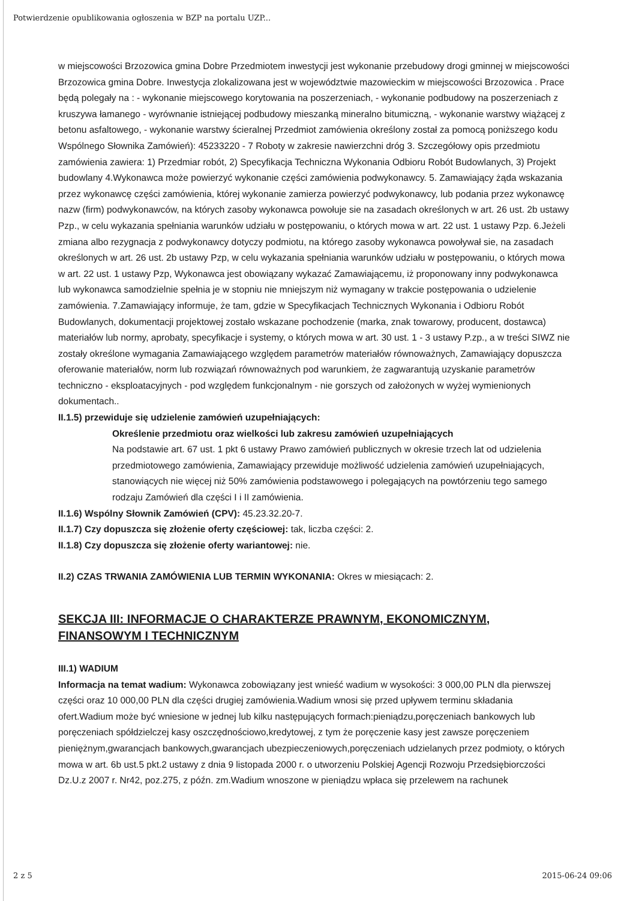Potwierdzenie opublikowania ogłoszenia w BZP na portalu UZP...
w miejscowości Brzozowica gmina Dobre Przedmiotem inwestycji jest wykonanie przebudowy drogi gminnej w miejscowości Brzozowica gmina Dobre. Inwestycja zlokalizowana jest w województwie mazowieckim w miejscowości Brzozowica . Prace będą polegały na : - wykonanie miejscowego korytowania na poszerzeniach, - wykonanie podbudowy na poszerzeniach z kruszywa łamanego - wyrównanie istniejącej podbudowy mieszanką mineralno bitumiczną, - wykonanie warstwy wiążącej z betonu asfaltowego, - wykonanie warstwy ścieralnej Przedmiot zamówienia określony został za pomocą poniższego kodu Wspólnego Słownika Zamówień): 45233220 - 7 Roboty w zakresie nawierzchni dróg 3. Szczegółowy opis przedmiotu zamówienia zawiera: 1) Przedmiar robót, 2) Specyfikacja Techniczna Wykonania Odbioru Robót Budowlanych, 3) Projekt budowlany 4.Wykonawca może powierzyć wykonanie części zamówienia podwykonawcy. 5. Zamawiający żąda wskazania przez wykonawcę części zamówienia, której wykonanie zamierza powierzyć podwykonawcy, lub podania przez wykonawcę nazw (firm) podwykonawców, na których zasoby wykonawca powołuje sie na zasadach określonych w art. 26 ust. 2b ustawy Pzp., w celu wykazania spełniania warunków udziału w postępowaniu, o których mowa w art. 22 ust. 1 ustawy Pzp. 6.Jeżeli zmiana albo rezygnacja z podwykonawcy dotyczy podmiotu, na którego zasoby wykonawca powoływał sie, na zasadach określonych w art. 26 ust. 2b ustawy Pzp, w celu wykazania spełniania warunków udziału w postępowaniu, o których mowa w art. 22 ust. 1 ustawy Pzp, Wykonawca jest obowiązany wykazać Zamawiającemu, iż proponowany inny podwykonawca lub wykonawca samodzielnie spełnia je w stopniu nie mniejszym niż wymagany w trakcie postępowania o udzielenie zamówienia. 7.Zamawiający informuje, że tam, gdzie w Specyfikacjach Technicznych Wykonania i Odbioru Robót Budowlanych, dokumentacji projektowej zostało wskazane pochodzenie (marka, znak towarowy, producent, dostawca) materiałów lub normy, aprobaty, specyfikacje i systemy, o których mowa w art. 30 ust. 1 - 3 ustawy P.zp., a w treści SIWZ nie zostały określone wymagania Zamawiającego względem parametrów materiałów równoważnych, Zamawiający dopuszcza oferowanie materiałów, norm lub rozwiązań równoważnych pod warunkiem, że zagwarantują uzyskanie parametrów techniczno - eksploatacyjnych - pod względem funkcjonalnym - nie gorszych od założonych w wyżej wymienionych dokumentach..
II.1.5) przewiduje się udzielenie zamówień uzupełniających:
Określenie przedmiotu oraz wielkości lub zakresu zamówień uzupełniających
Na podstawie art. 67 ust. 1 pkt 6 ustawy Prawo zamówień publicznych w okresie trzech lat od udzielenia przedmiotowego zamówienia, Zamawiający przewiduje możliwość udzielenia zamówień uzupełniających, stanowiących nie więcej niż 50% zamówienia podstawowego i polegających na powtórzeniu tego samego rodzaju Zamówień dla części I i II zamówienia.
II.1.6) Wspólny Słownik Zamówień (CPV): 45.23.32.20-7.
II.1.7) Czy dopuszcza się złożenie oferty częściowej: tak, liczba części: 2.
II.1.8) Czy dopuszcza się złożenie oferty wariantowej: nie.
II.2) CZAS TRWANIA ZAMÓWIENIA LUB TERMIN WYKONANIA: Okres w miesiącach: 2.
SEKCJA III: INFORMACJE O CHARAKTERZE PRAWNYM, EKONOMICZNYM, FINANSOWYM I TECHNICZNYM
III.1) WADIUM
Informacja na temat wadium: Wykonawca zobowiązany jest wnieść wadium w wysokości: 3 000,00 PLN dla pierwszej części oraz 10 000,00 PLN dla części drugiej zamówienia.Wadium wnosi się przed upływem terminu składania ofert.Wadium może być wniesione w jednej lub kilku następujących formach:pieniądzu,poręczeniach bankowych lub poręczeniach spółdzielczej kasy oszczędnościowo,kredytowej, z tym że poręczenie kasy jest zawsze poręczeniem pieniężnym,gwarancjach bankowych,gwarancjach ubezpieczeniowych,poręczeniach udzielanych przez podmioty, o których mowa w art. 6b ust.5 pkt.2 ustawy z dnia 9 listopada 2000 r. o utworzeniu Polskiej Agencji Rozwoju Przedsiębiorczości Dz.U.z 2007 r. Nr42, poz.275, z późn. zm.Wadium wnoszone w pieniądzu wpłaca się przelewem na rachunek
2 z 5 2015-06-24 09:06